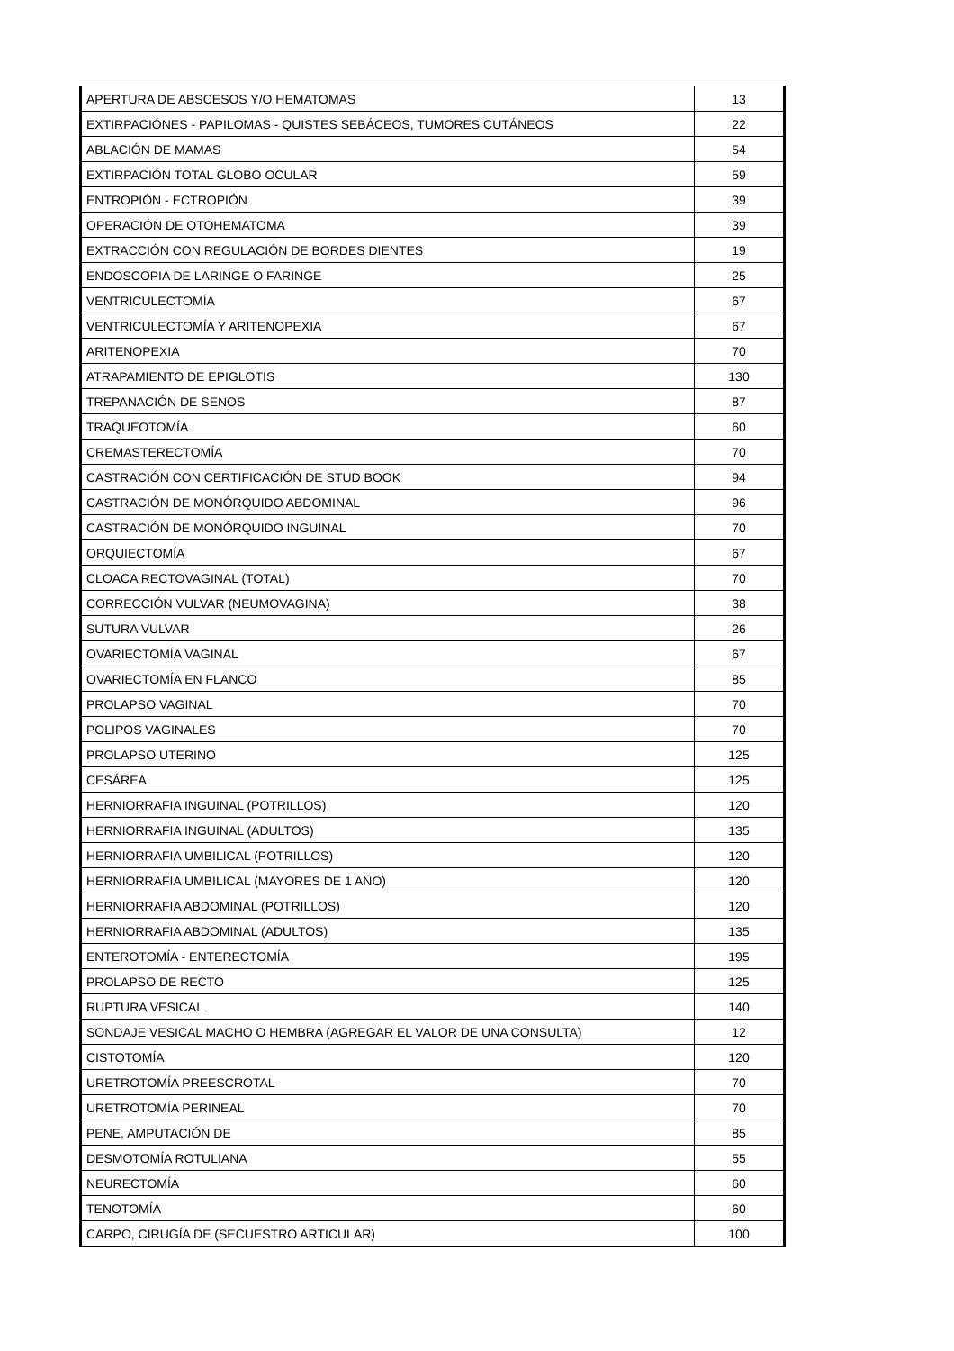| APERTURA DE ABSCESOS Y/O HEMATOMAS | 13 |
| EXTIRPACIÓNES - PAPILOMAS - QUISTES SEBÁCEOS, TUMORES CUTÁNEOS | 22 |
| ABLACIÓN DE MAMAS | 54 |
| EXTIRPACIÓN TOTAL GLOBO OCULAR | 59 |
| ENTROPIÓN - ECTROPIÓN | 39 |
| OPERACIÓN DE OTOHEMATOMA | 39 |
| EXTRACCIÓN CON REGULACIÓN DE BORDES DIENTES | 19 |
| ENDOSCOPIA DE LARINGE O FARINGE | 25 |
| VENTRICULECTOMÍA | 67 |
| VENTRICULECTOMÍA Y ARITENOPEXIA | 67 |
| ARITENOPEXIA | 70 |
| ATRAPAMIENTO DE EPIGLOTIS | 130 |
| TREPANACIÓN DE SENOS | 87 |
| TRAQUEOTOMÍA | 60 |
| CREMASTERECTOMÍA | 70 |
| CASTRACIÓN CON CERTIFICACIÓN DE STUD BOOK | 94 |
| CASTRACIÓN DE MONÓRQUIDO ABDOMINAL | 96 |
| CASTRACIÓN DE MONÓRQUIDO INGUINAL | 70 |
| ORQUIECTOMÍA | 67 |
| CLOACA RECTOVAGINAL (TOTAL) | 70 |
| CORRECCIÓN VULVAR (NEUMOVAGINA) | 38 |
| SUTURA VULVAR | 26 |
| OVARIECTOMÍA VAGINAL | 67 |
| OVARIECTOMÍA EN FLANCO | 85 |
| PROLAPSO VAGINAL | 70 |
| POLIPOS VAGINALES | 70 |
| PROLAPSO UTERINO | 125 |
| CESÁREA | 125 |
| HERNIORRAFIA INGUINAL (POTRILLOS) | 120 |
| HERNIORRAFIA INGUINAL (ADULTOS) | 135 |
| HERNIORRAFIA UMBILICAL (POTRILLOS) | 120 |
| HERNIORRAFIA UMBILICAL (MAYORES DE 1 AÑO) | 120 |
| HERNIORRAFIA ABDOMINAL (POTRILLOS) | 120 |
| HERNIORRAFIA ABDOMINAL (ADULTOS) | 135 |
| ENTEROTOMÍA - ENTERECTOMÍA | 195 |
| PROLAPSO DE RECTO | 125 |
| RUPTURA VESICAL | 140 |
| SONDAJE VESICAL MACHO O HEMBRA (AGREGAR EL VALOR DE UNA CONSULTA) | 12 |
| CISTOTOMÍA | 120 |
| URETROTOMÍA PREESCROTAL | 70 |
| URETROTOMÍA PERINEAL | 70 |
| PENE, AMPUTACIÓN DE | 85 |
| DESMOTOMÍA ROTULIANA | 55 |
| NEURECTOMÍA | 60 |
| TENOTOMÍA | 60 |
| CARPO, CIRUGÍA DE (SECUESTRO ARTICULAR) | 100 |